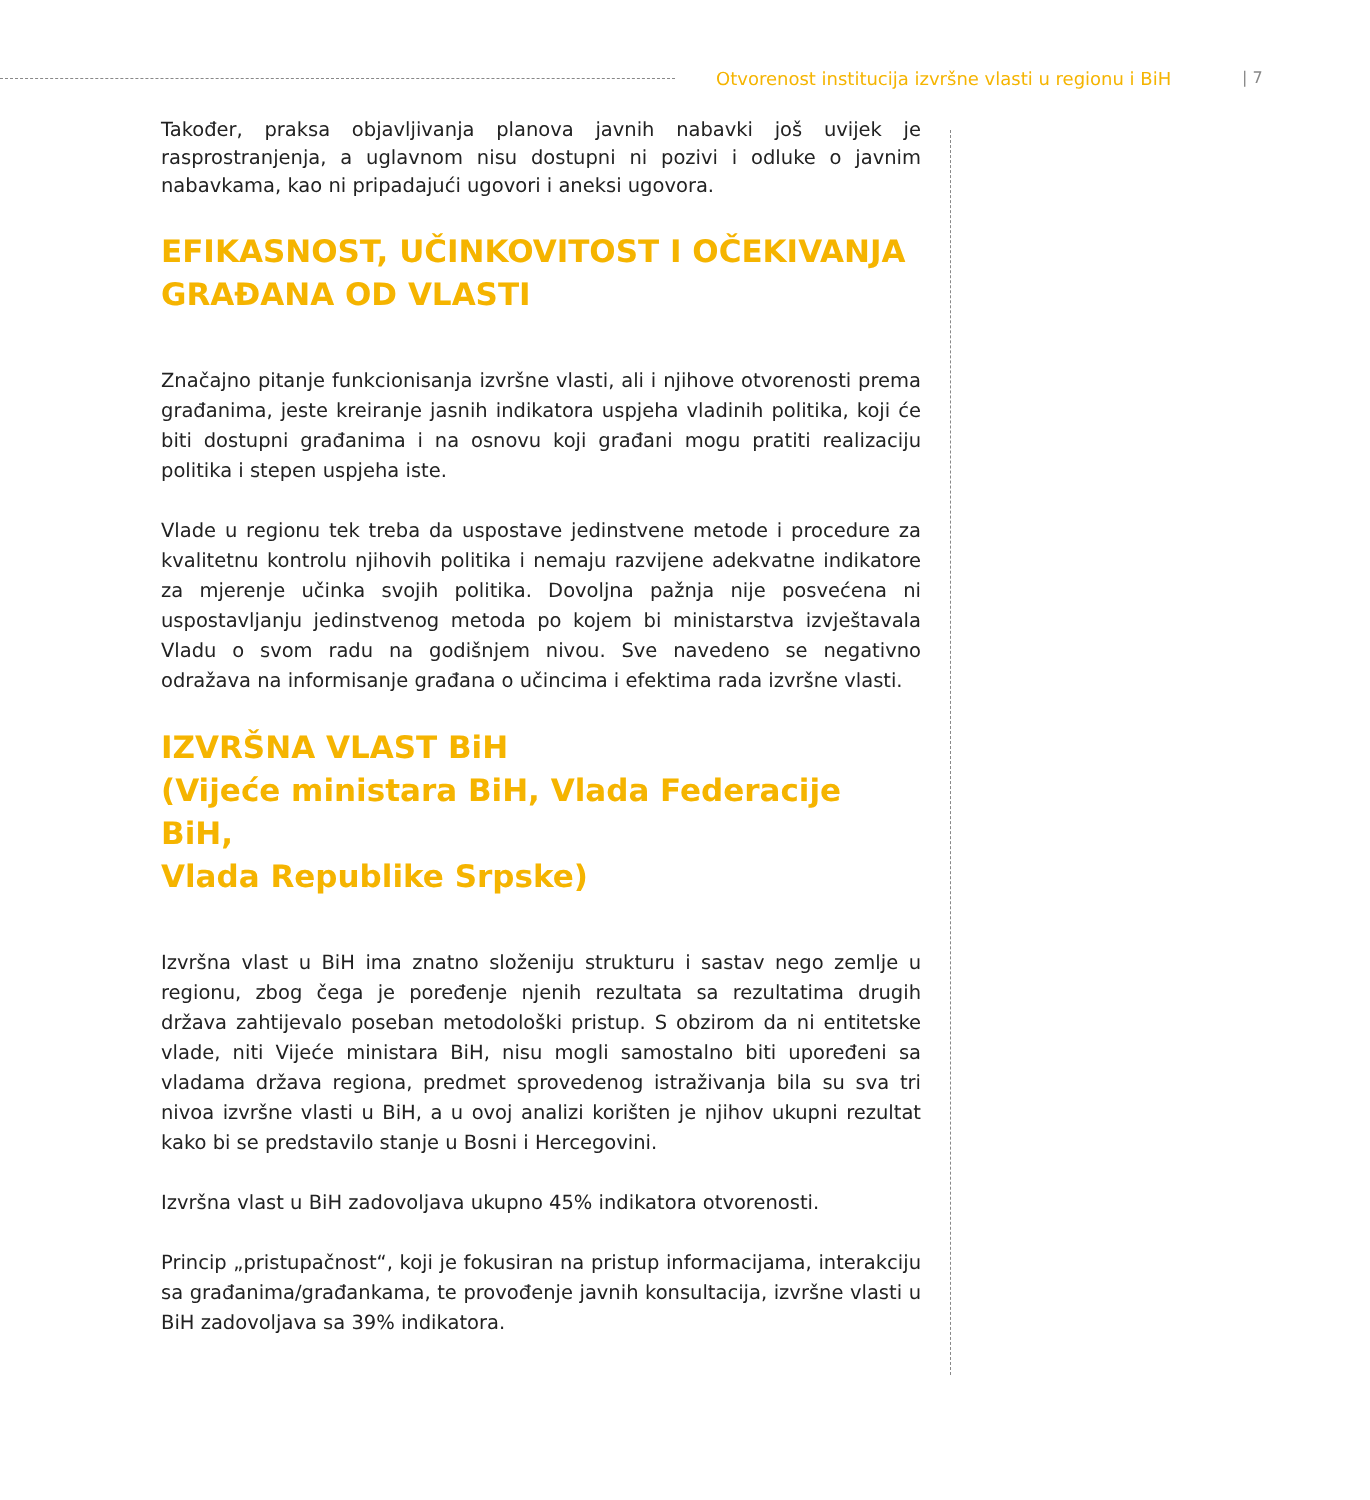Otvorenost institucija izvršne vlasti u regionu i BiH | 7
Također, praksa objavljivanja planova javnih nabavki još uvijek je rasprostranjenja, a uglavnom nisu dostupni ni pozivi i odluke o javnim nabavkama, kao ni pripadajući ugovori i aneksi ugovora.
EFIKASNOST, UČINKOVITOST I OČEKIVANJA
GRAĐANA OD VLASTI
Značajno pitanje funkcionisanja izvršne vlasti, ali i njihove otvorenosti prema građanima, jeste kreiranje jasnih indikatora uspjeha vladinih politika, koji će biti dostupni građanima i na osnovu koji građani mogu pratiti realizaciju politika i stepen uspjeha iste.
Vlade u regionu tek treba da uspostave jedinstvene metode i procedure za kvalitetnu kontrolu njihovih politika i nemaju razvijene adekvatne indikatore za mjerenje učinka svojih politika. Dovoljna pažnja nije posvećena ni uspostavljanju jedinstvenog metoda po kojem bi ministarstva izvještavala Vladu o svom radu na godišnjem nivou. Sve navedeno se negativno odražava na informisanje građana o učincima i efektima rada izvršne vlasti.
IZVRŠNA VLAST BiH
(Vijeće ministara BiH, Vlada Federacije BiH,
Vlada Republike Srpske)
Izvršna vlast u BiH ima znatno složeniju strukturu i sastav nego zemlje u regionu, zbog čega je poređenje njenih rezultata sa rezultatima drugih država zahtijevalo poseban metodološki pristup. S obzirom da ni entitetske vlade, niti Vijeće ministara BiH, nisu mogli samostalno biti upoređeni sa vladama država regiona, predmet sprovedenog istraživanja bila su sva tri nivoa izvršne vlasti u BiH, a u ovoj analizi korišten je njihov ukupni rezultat kako bi se predstavilo stanje u Bosni i Hercegovini.
Izvršna vlast u BiH zadovoljava ukupno 45% indikatora otvorenosti.
Princip „pristupačnost“, koji je fokusiran na pristup informacijama, interakciju sa građanima/građankama, te provođenje javnih konsultacija, izvršne vlasti u BiH zadovoljava sa 39% indikatora.